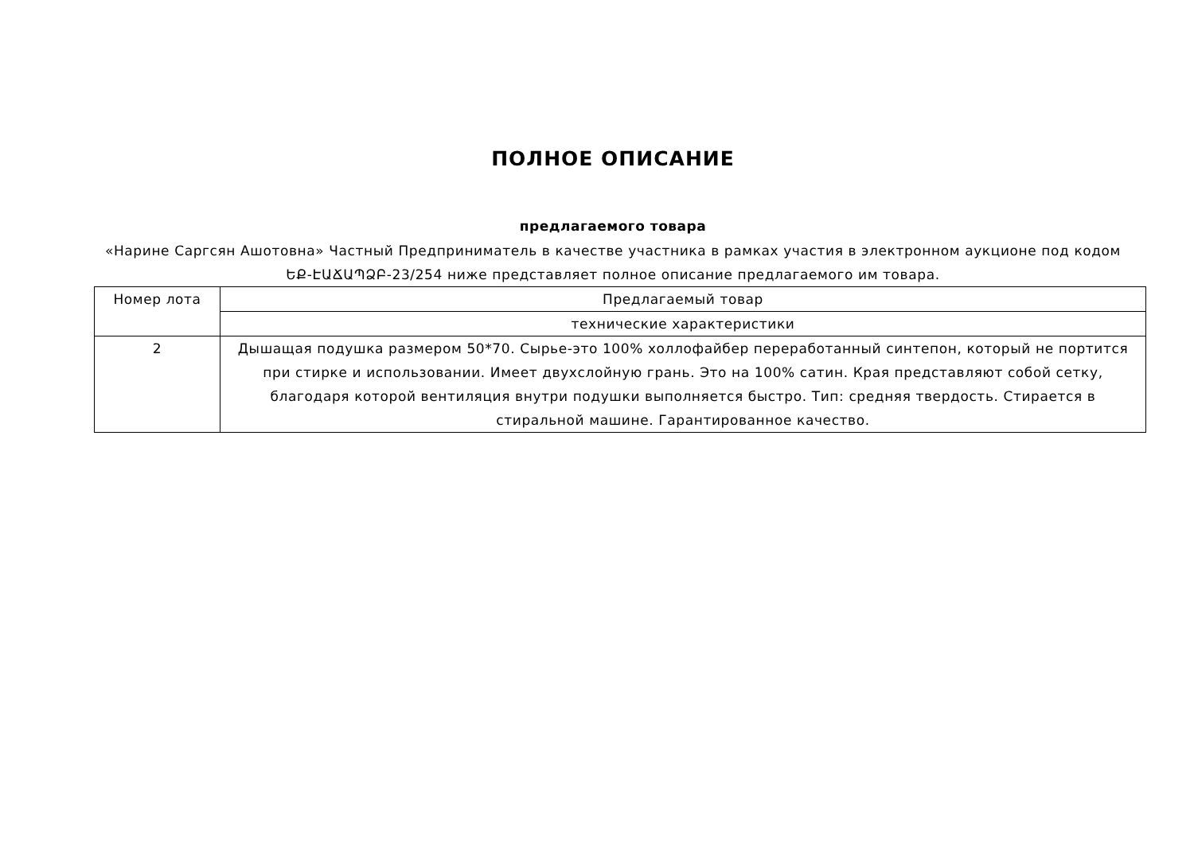ПОЛНОЕ ОПИСАНИЕ
предлагаемого товара
«Нарине Саргсян Ашотовна» Частный Предприниматель в качестве участника в рамках участия в электронном аукционе под кодом ԵՔ-ԷԱՃԱՊՁԲ-23/254 ниже представляет полное описание предлагаемого им товара.
| Номер лота | Предлагаемый товар |
| | технические характеристики |
| 2 | Дышащая подушка размером 50*70. Сырье-это 100% холлофайбер переработанный синтепон, который не портится при стирке и использовании. Имеет двухслойную грань. Это на 100% сатин. Края представляют собой сетку, благодаря которой вентиляция внутри подушки выполняется быстро. Тип: средняя твердость. Стирается в стиральной машине. Гарантированное качество. |